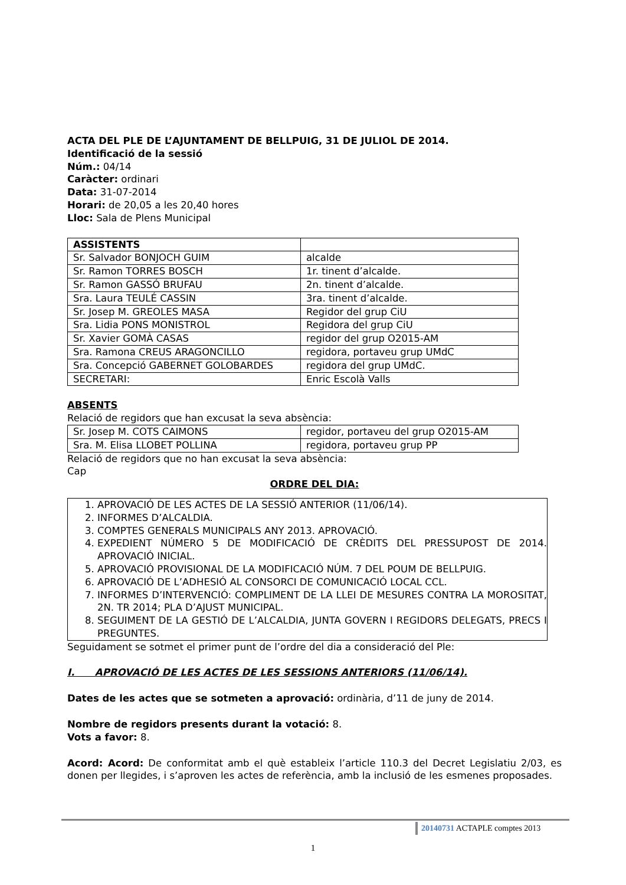ACTA DEL PLE DE L’AJUNTAMENT DE BELLPUIG, 31 DE JULIOL DE 2014.
Identificació de la sessió
Núm.: 04/14
Caràcter: ordinari
Data: 31-07-2014
Horari: de 20,05 a les 20,40 hores
Lloc: Sala de Plens Municipal
| ASSISTENTS | |
| Sr. Salvador BONJOCH GUIM | alcalde |
| Sr. Ramon TORRES BOSCH | 1r. tinent d’alcalde. |
| Sr. Ramon GASSÓ BRUFAU | 2n. tinent d’alcalde. |
| Sra. Laura TEULÉ CASSIN | 3ra. tinent d’alcalde. |
| Sr. Josep M. GREOLES MASA | Regidor del grup CiU |
| Sra. Lidia PONS MONISTROL | Regidora del grup CiU |
| Sr. Xavier GOMÀ CASAS | regidor del grup O2015-AM |
| Sra. Ramona CREUS ARAGONCILLO | regidora, portaveu grup UMdC |
| Sra. Concepció GABERNET GOLOBARDES | regidora del grup UMdC. |
| SECRETARI: | Enric Escolà Valls |
ABSENTS
Relació de regidors que han excusat la seva absència:
| Sr. Josep M. COTS CAIMONS | regidor, portaveu del grup O2015-AM |
| Sra. M. Elisa LLOBET POLLINA | regidora, portaveu grup PP |
Relació de regidors que no han excusat la seva absència:
Cap
ORDRE DEL DIA:
1. APROVACIÓ DE LES ACTES DE LA SESSIÓ ANTERIOR (11/06/14).
2. INFORMES D’ALCALDIA.
3. COMPTES GENERALS MUNICIPALS ANY 2013. APROVACIÓ.
4. EXPEDIENT NÚMERO 5 DE MODIFICACIÓ DE CRÈDITS DEL PRESSUPOST DE 2014. APROVACIÓ INICIAL.
5. APROVACIÓ PROVISIONAL DE LA MODIFICACIÓ NÚM. 7 DEL POUM DE BELLPUIG.
6. APROVACIÓ DE L’ADHESIÓ AL CONSORCI DE COMUNICACIÓ LOCAL CCL.
7. INFORMES D’INTERVENCIÓ: COMPLIMENT DE LA LLEI DE MESURES CONTRA LA MOROSITAT, 2N. TR 2014; PLA D’AJUST MUNICIPAL.
8. SEGUIMENT DE LA GESTIÓ DE L’ALCALDIA, JUNTA GOVERN I REGIDORS DELEGATS, PRECS I PREGUNTES.
Seguidament se sotmet el primer punt de l’ordre del dia a consideració del Ple:
I. APROVACIÓ DE LES ACTES DE LES SESSIONS ANTERIORS (11/06/14).
Dates de les actes que se sotmeten a aprovació: ordinària, d’11 de juny de 2014.
Nombre de regidors presents durant la votació: 8.
Vots a favor: 8.
Acord: Acord: De conformitat amb el què estableix l’article 110.3 del Decret Legislatiu 2/03, es donen per llegides, i s’aproven les actes de referència, amb la inclusió de les esmenes proposades.
20140731 ACTAPLE comptes 2013
1